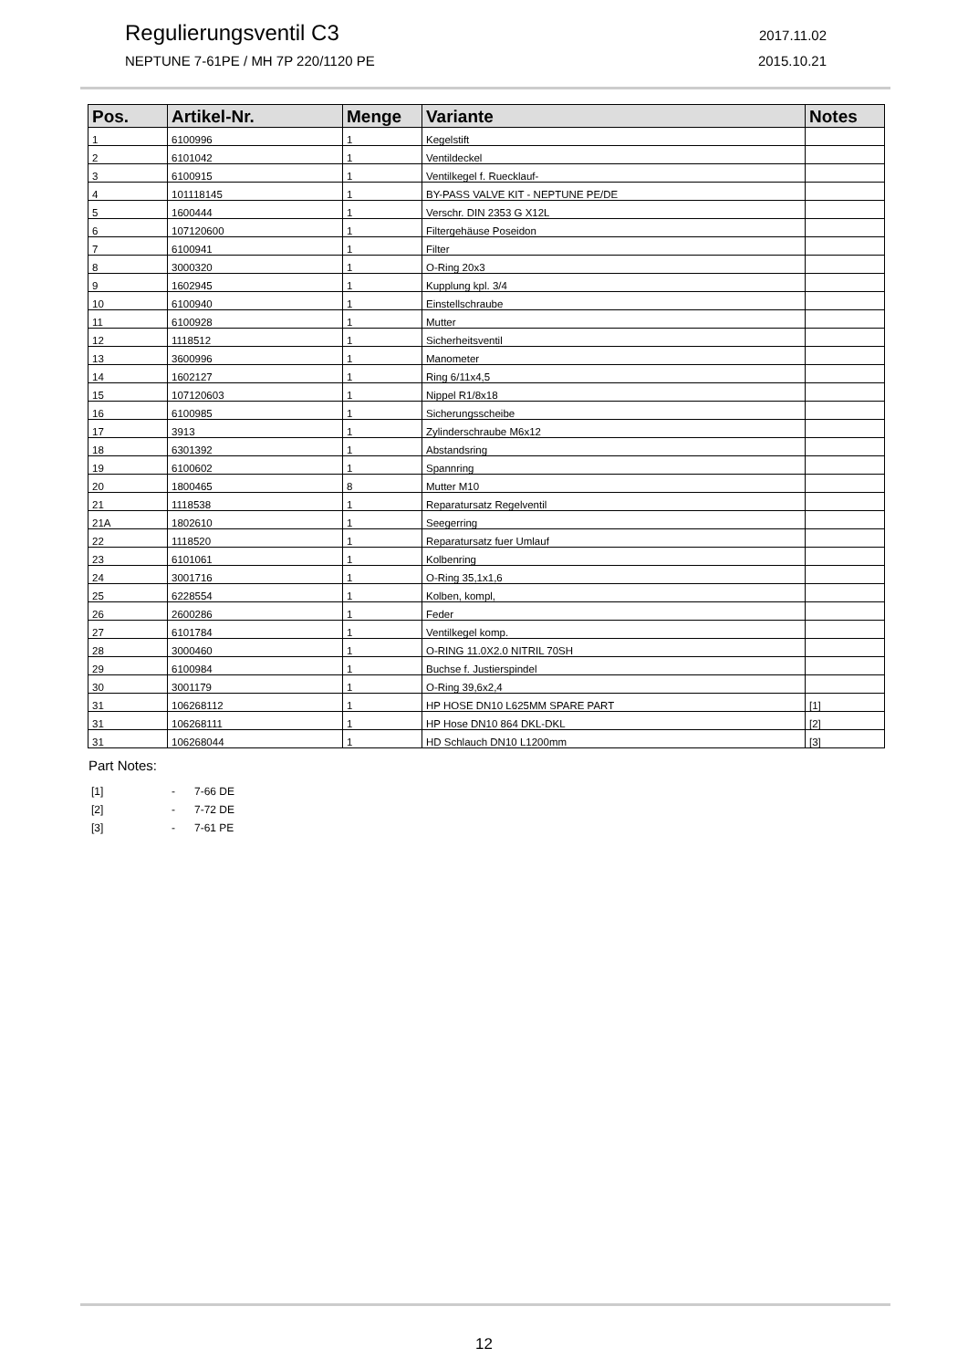Regulierungsventil C3
2017.11.02
NEPTUNE 7-61PE / MH 7P 220/1120 PE
2015.10.21
| Pos. | Artikel-Nr. | Menge | Variante | Notes |
| --- | --- | --- | --- | --- |
| 1 | 6100996 | 1 | Kegelstift | |
| 2 | 6101042 | 1 | Ventildeckel | |
| 3 | 6100915 | 1 | Ventilkegel f. Ruecklauf- | |
| 4 | 101118145 | 1 | BY-PASS VALVE KIT - NEPTUNE PE/DE | |
| 5 | 1600444 | 1 | Verschr. DIN 2353 G X12L | |
| 6 | 107120600 | 1 | Filtergehäuse Poseidon | |
| 7 | 6100941 | 1 | Filter | |
| 8 | 3000320 | 1 | O-Ring 20x3 | |
| 9 | 1602945 | 1 | Kupplung kpl. 3/4 | |
| 10 | 6100940 | 1 | Einstellschraube | |
| 11 | 6100928 | 1 | Mutter | |
| 12 | 1118512 | 1 | Sicherheitsventil | |
| 13 | 3600996 | 1 | Manometer | |
| 14 | 1602127 | 1 | Ring 6/11x4,5 | |
| 15 | 107120603 | 1 | Nippel R1/8x18 | |
| 16 | 6100985 | 1 | Sicherungsscheibe | |
| 17 | 3913 | 1 | Zylinderschraube M6x12 | |
| 18 | 6301392 | 1 | Abstandsring | |
| 19 | 6100602 | 1 | Spannring | |
| 20 | 1800465 | 8 | Mutter M10 | |
| 21 | 1118538 | 1 | Reparatursatz Regelventil | |
| 21A | 1802610 | 1 | Seegerring | |
| 22 | 1118520 | 1 | Reparatursatz fuer Umlauf | |
| 23 | 6101061 | 1 | Kolbenring | |
| 24 | 3001716 | 1 | O-Ring 35,1x1,6 | |
| 25 | 6228554 | 1 | Kolben, kompl, | |
| 26 | 2600286 | 1 | Feder | |
| 27 | 6101784 | 1 | Ventilkegel komp. | |
| 28 | 3000460 | 1 | O-RING 11.0X2.0 NITRIL 70SH | |
| 29 | 6100984 | 1 | Buchse f. Justierspindel | |
| 30 | 3001179 | 1 | O-Ring 39,6x2,4 | |
| 31 | 106268112 | 1 | HP HOSE DN10 L625MM SPARE PART | [1] |
| 31 | 106268111 | 1 | HP Hose DN10 864 DKL-DKL | [2] |
| 31 | 106268044 | 1 | HD Schlauch DN10 L1200mm | [3] |
Part Notes:
[1] - 7-66 DE
[2] - 7-72 DE
[3] - 7-61 PE
12